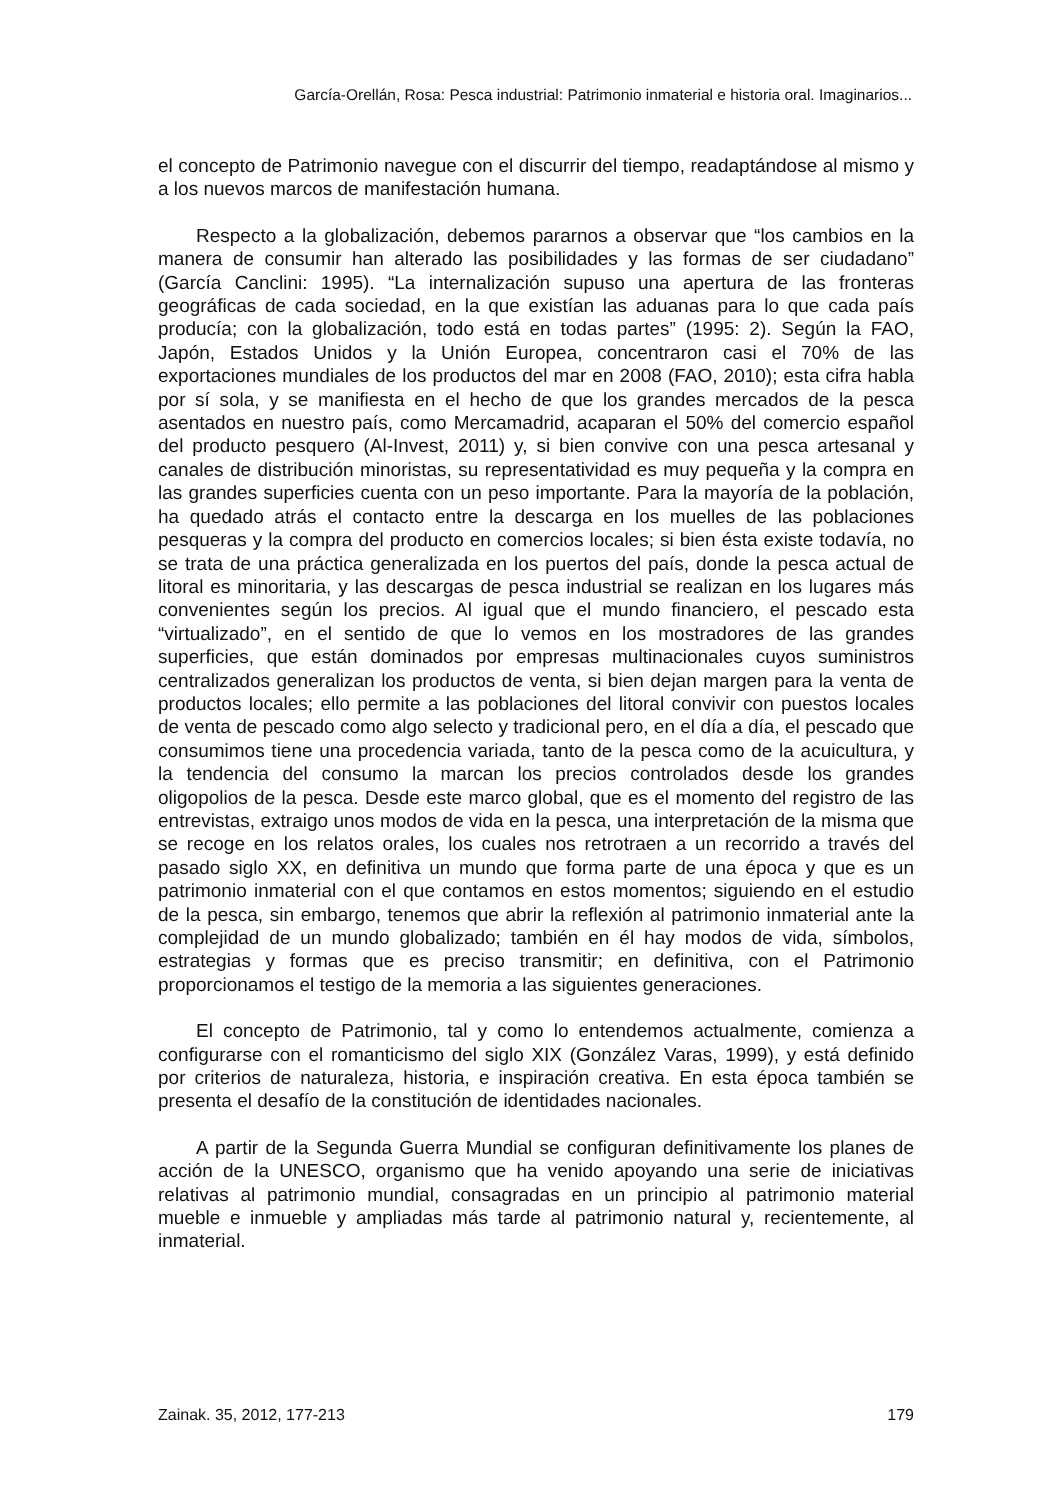García-Orellán, Rosa: Pesca industrial: Patrimonio inmaterial e historia oral. Imaginarios...
el concepto de Patrimonio navegue con el discurrir del tiempo, readaptándose al mismo y a los nuevos marcos de manifestación humana.
Respecto a la globalización, debemos pararnos a observar que “los cambios en la manera de consumir han alterado las posibilidades y las formas de ser ciudadano” (García Canclini: 1995). “La internalización supuso una apertura de las fronteras geográficas de cada sociedad, en la que existían las aduanas para lo que cada país producía; con la globalización, todo está en todas partes” (1995: 2). Según la FAO, Japón, Estados Unidos y la Unión Europea, concentraron casi el 70% de las exportaciones mundiales de los productos del mar en 2008 (FAO, 2010); esta cifra habla por sí sola, y se manifiesta en el hecho de que los grandes mercados de la pesca asentados en nuestro país, como Mercamadrid, acaparan el 50% del comercio español del producto pesquero (Al-Invest, 2011) y, si bien convive con una pesca artesanal y canales de distribución minoristas, su representatividad es muy pequeña y la compra en las grandes superficies cuenta con un peso importante. Para la mayoría de la población, ha quedado atrás el contacto entre la descarga en los muelles de las poblaciones pesqueras y la compra del producto en comercios locales; si bien ésta existe todavía, no se trata de una práctica generalizada en los puertos del país, donde la pesca actual de litoral es minoritaria, y las descargas de pesca industrial se realizan en los lugares más convenientes según los precios. Al igual que el mundo financiero, el pescado esta “virtualizado”, en el sentido de que lo vemos en los mostradores de las grandes superficies, que están dominados por empresas multinacionales cuyos suministros centralizados generalizan los productos de venta, si bien dejan margen para la venta de productos locales; ello permite a las poblaciones del litoral convivir con puestos locales de venta de pescado como algo selecto y tradicional pero, en el día a día, el pescado que consumimos tiene una procedencia variada, tanto de la pesca como de la acuicultura, y la tendencia del consumo la marcan los precios controlados desde los grandes oligopolios de la pesca. Desde este marco global, que es el momento del registro de las entrevistas, extraigo unos modos de vida en la pesca, una interpretación de la misma que se recoge en los relatos orales, los cuales nos retrotraen a un recorrido a través del pasado siglo XX, en definitiva un mundo que forma parte de una época y que es un patrimonio inmaterial con el que contamos en estos momentos; siguiendo en el estudio de la pesca, sin embargo, tenemos que abrir la reflexión al patrimonio inmaterial ante la complejidad de un mundo globalizado; también en él hay modos de vida, símbolos, estrategias y formas que es preciso transmitir; en definitiva, con el Patrimonio proporcionamos el testigo de la memoria a las siguientes generaciones.
El concepto de Patrimonio, tal y como lo entendemos actualmente, comienza a configurarse con el romanticismo del siglo XIX (González Varas, 1999), y está definido por criterios de naturaleza, historia, e inspiración creativa. En esta época también se presenta el desafío de la constitución de identidades nacionales.
A partir de la Segunda Guerra Mundial se configuran definitivamente los planes de acción de la UNESCO, organismo que ha venido apoyando una serie de iniciativas relativas al patrimonio mundial, consagradas en un principio al patrimonio material mueble e inmueble y ampliadas más tarde al patrimonio natural y, recientemente, al inmaterial.
Zainak. 35, 2012, 177-213 179